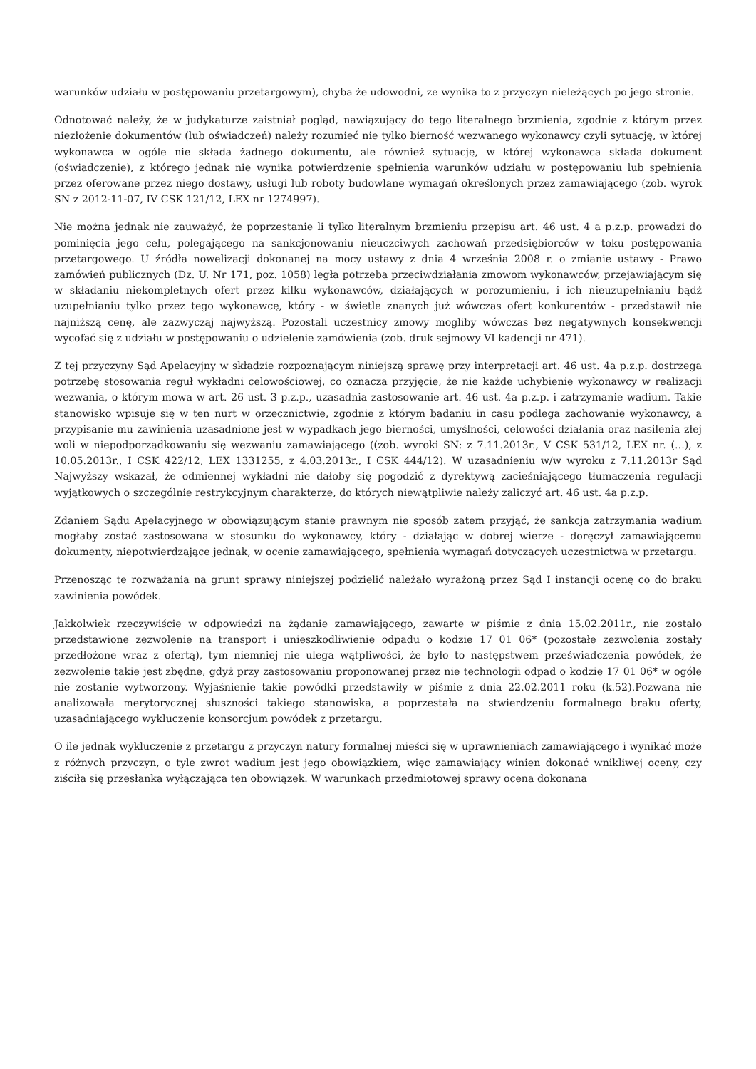warunków udziału w postępowaniu przetargowym), chyba że udowodni, ze wynika to z przyczyn nieleżących po jego stronie.
Odnotować należy, że w judykaturze zaistniał pogląd, nawiązujący do tego literalnego brzmienia, zgodnie z którym przez niezłożenie dokumentów (lub oświadczeń) należy rozumieć nie tylko bierność wezwanego wykonawcy czyli sytuację, w której wykonawca w ogóle nie składa żadnego dokumentu, ale również sytuację, w której wykonawca składa dokument (oświadczenie), z którego jednak nie wynika potwierdzenie spełnienia warunków udziału w postępowaniu lub spełnienia przez oferowane przez niego dostawy, usługi lub roboty budowlane wymagań określonych przez zamawiającego (zob. wyrok SN z 2012-11-07, IV CSK 121/12, LEX nr 1274997).
Nie można jednak nie zauważyć, że poprzestanie li tylko literalnym brzmieniu przepisu art. 46 ust. 4 a p.z.p. prowadzi do pominięcia jego celu, polegającego na sankcjonowaniu nieuczciwych zachowań przedsiębiorców w toku postępowania przetargowego. U źródła nowelizacji dokonanej na mocy ustawy z dnia 4 września 2008 r. o zmianie ustawy - Prawo zamówień publicznych (Dz. U. Nr 171, poz. 1058) legła potrzeba przeciwdziałania zmowom wykonawców, przejawiającym się w składaniu niekompletnych ofert przez kilku wykonawców, działających w porozumieniu, i ich nieuzupełnianiu bądź uzupełnianiu tylko przez tego wykonawcę, który - w świetle znanych już wówczas ofert konkurentów - przedstawił nie najniższą cenę, ale zazwyczaj najwyższą. Pozostali uczestnicy zmowy mogliby wówczas bez negatywnych konsekwencji wycofać się z udziału w postępowaniu o udzielenie zamówienia (zob. druk sejmowy VI kadencji nr 471).
Z tej przyczyny Sąd Apelacyjny w składzie rozpoznającym niniejszą sprawę przy interpretacji art. 46 ust. 4a p.z.p. dostrzega potrzebę stosowania reguł wykładni celowościowej, co oznacza przyjęcie, że nie każde uchybienie wykonawcy w realizacji wezwania, o którym mowa w art. 26 ust. 3 p.z.p., uzasadnia zastosowanie art. 46 ust. 4a p.z.p. i zatrzymanie wadium. Takie stanowisko wpisuje się w ten nurt w orzecznictwie, zgodnie z którym badaniu in casu podlega zachowanie wykonawcy, a przypisanie mu zawinienia uzasadnione jest w wypadkach jego bierności, umyślności, celowości działania oraz nasilenia złej woli w niepodporządkowaniu się wezwaniu zamawiającego ((zob. wyroki SN: z 7.11.2013r., V CSK 531/12, LEX nr. (...), z 10.05.2013r., I CSK 422/12, LEX 1331255, z 4.03.2013r., I CSK 444/12). W uzasadnieniu w/w wyroku z 7.11.2013r Sąd Najwyższy wskazał, że odmiennej wykładni nie dałoby się pogodzić z dyrektywą zacieśniającego tłumaczenia regulacji wyjątkowych o szczególnie restrykcyjnym charakterze, do których niewątpliwie należy zaliczyć art. 46 ust. 4a p.z.p.
Zdaniem Sądu Apelacyjnego w obowiązującym stanie prawnym nie sposób zatem przyjąć, że sankcja zatrzymania wadium mogłaby zostać zastosowana w stosunku do wykonawcy, który - działając w dobrej wierze - doręczył zamawiającemu dokumenty, niepotwierdzające jednak, w ocenie zamawiającego, spełnienia wymagań dotyczących uczestnictwa w przetargu.
Przenosząc te rozważania na grunt sprawy niniejszej podzielić należało wyrażoną przez Sąd I instancji ocenę co do braku zawinienia powódek.
Jakkolwiek rzeczywiście w odpowiedzi na żądanie zamawiającego, zawarte w piśmie z dnia 15.02.2011r., nie zostało przedstawione zezwolenie na transport i unieszkodliwienie odpadu o kodzie 17 01 06* (pozostałe zezwolenia zostały przedłożone wraz z ofertą), tym niemniej nie ulega wątpliwości, że było to następstwem przeświadczenia powódek, że zezwolenie takie jest zbędne, gdyż przy zastosowaniu proponowanej przez nie technologii odpad o kodzie 17 01 06* w ogóle nie zostanie wytworzony. Wyjaśnienie takie powódki przedstawiły w piśmie z dnia 22.02.2011 roku (k.52).Pozwana nie analizowała merytorycznej słuszności takiego stanowiska, a poprzestała na stwierdzeniu formalnego braku oferty, uzasadniającego wykluczenie konsorcjum powódek z przetargu.
O ile jednak wykluczenie z przetargu z przyczyn natury formalnej mieści się w uprawnieniach zamawiającego i wynikać może z różnych przyczyn, o tyle zwrot wadium jest jego obowiązkiem, więc zamawiający winien dokonać wnikliwej oceny, czy ziściła się przesłanka wyłączająca ten obowiązek. W warunkach przedmiotowej sprawy ocena dokonana